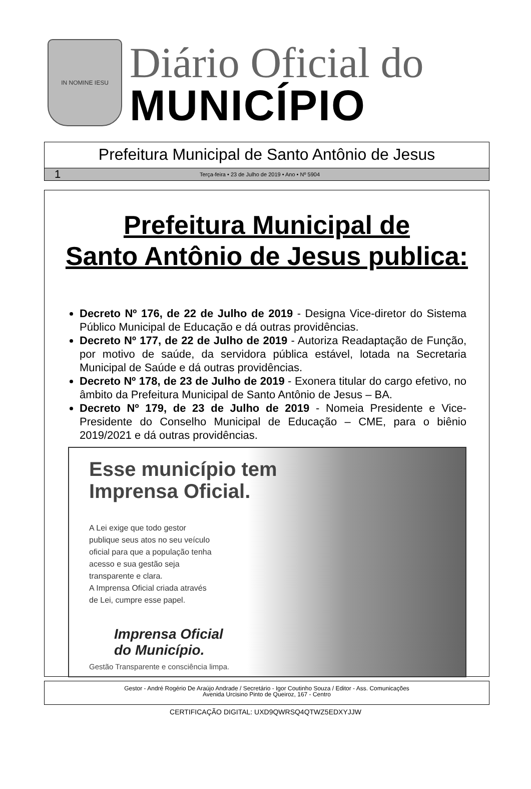IN NOMINE IESU
Diário Oficial do
MUNICÍPIO
Prefeitura Municipal de Santo Antônio de Jesus
1 Terça-feira • 23 de Julho de 2019 • Ano • Nº 5904
Prefeitura Municipal de
Santo Antônio de Jesus publica:
Decreto Nº 176, de 22 de Julho de 2019 - Designa Vice-diretor do Sistema Público Municipal de Educação e dá outras providências.
Decreto Nº 177, de 22 de Julho de 2019 - Autoriza Readaptação de Função, por motivo de saúde, da servidora pública estável, lotada na Secretaria Municipal de Saúde e dá outras providências.
Decreto Nº 178, de 23 de Julho de 2019 - Exonera titular do cargo efetivo, no âmbito da Prefeitura Municipal de Santo Antônio de Jesus – BA.
Decreto Nº 179, de 23 de Julho de 2019 - Nomeia Presidente e Vice-Presidente do Conselho Municipal de Educação – CME, para o biênio 2019/2021 e dá outras providências.
Esse município tem
Imprensa Oficial.
A Lei exige que todo gestor
publique seus atos no seu veículo
oficial para que a população tenha
acesso e sua gestão seja
transparente e clara.
A Imprensa Oficial criada através
de Lei, cumpre esse papel.
Imprensa Oficial
do Município.
Gestão Transparente e consciência limpa.
Gestor - André Rogério De Araújo Andrade / Secretário - Igor Coutinho Souza / Editor - Ass. Comunicações
Avenida Urcisino Pinto de Queiroz, 167 - Centro
CERTIFICAÇÃO DIGITAL: UXD9QWRSQ4QTWZ5EDXYJJW